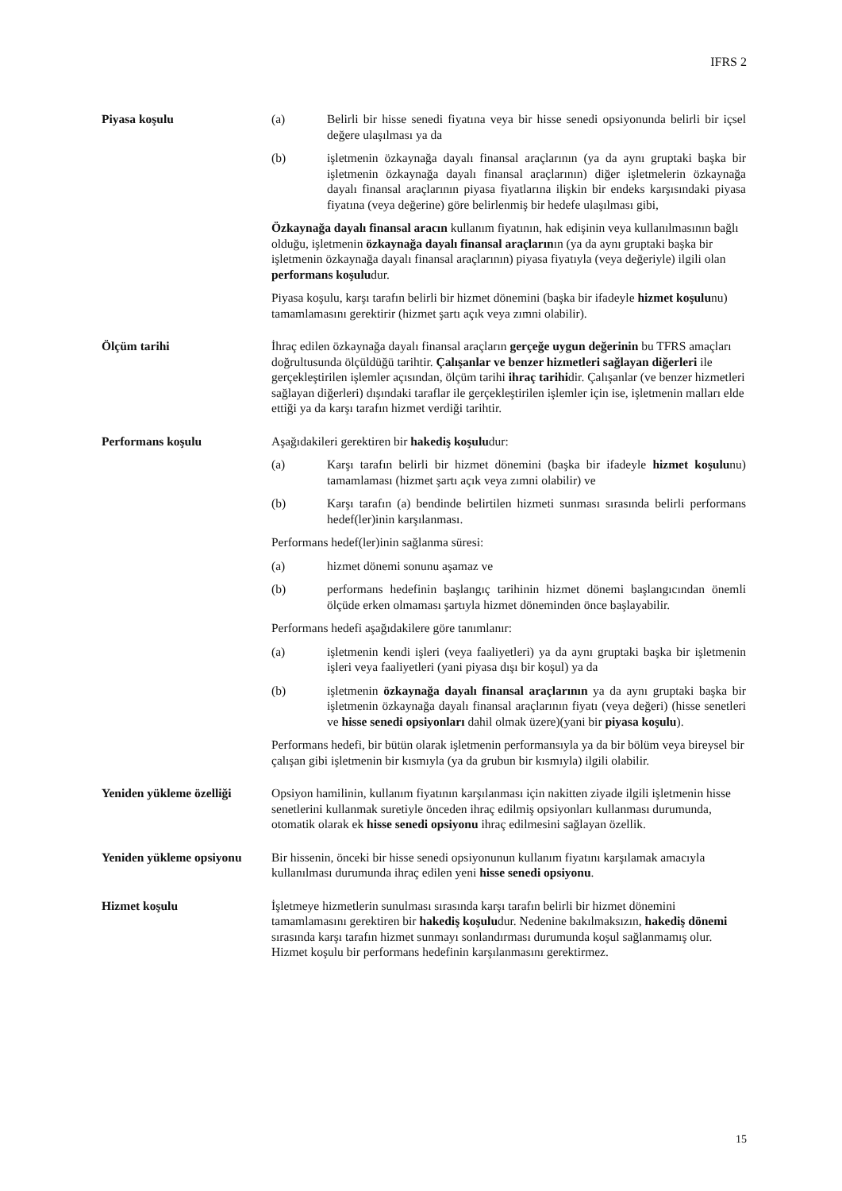IFRS 2
Piyasa koşulu (a) Belirli bir hisse senedi fiyatına veya bir hisse senedi opsiyonunda belirli bir içsel değere ulaşılması ya da
(b) işletmenin özkaynağa dayalı finansal araçlarının (ya da aynı gruptaki başka bir işletmenin özkaynağa dayalı finansal araçlarının) diğer işletmelerin özkaynağa dayalı finansal araçlarının piyasa fiyatlarına ilişkin bir endeks karşısındaki piyasa fiyatına (veya değerine) göre belirlenmiş bir hedefe ulaşılması gibi,
Özkaynağa dayalı finansal aracın kullanım fiyatının, hak edişinin veya kullanılmasının bağlı olduğu, işletmenin özkaynağa dayalı finansal araçlarının (ya da aynı gruptaki başka bir işletmenin özkaynağa dayalı finansal araçlarının) piyasa fiyatıyla (veya değeriyle) ilgili olan performans koşuludur.
Piyasa koşulu, karşı tarafın belirli bir hizmet dönemini (başka bir ifadeyle hizmet koşulunu) tamamlamasını gerektirir (hizmet şartı açık veya zımni olabilir).
Ölçüm tarihi İhraç edilen özkaynağa dayalı finansal araçların gerçeğe uygun değerinin bu TFRS amaçları doğrultusunda ölçüldüğü tarihtir. Çalışanlar ve benzer hizmetleri sağlayan diğerleri ile gerçekleştirilen işlemler açısından, ölçüm tarihi ihraç tarihidir. Çalışanlar (ve benzer hizmetleri sağlayan diğerleri) dışındaki taraflar ile gerçekleştirilen işlemler için ise, işletmenin malları elde ettiği ya da karşı tarafın hizmet verdiği tarihtir.
Performans koşulu Aşağıdakileri gerektiren bir hakediş koşuludur:
(a) Karşı tarafın belirli bir hizmet dönemini (başka bir ifadeyle hizmet koşulunu) tamamlaması (hizmet şartı açık veya zımni olabilir) ve
(b) Karşı tarafın (a) bendinde belirtilen hizmeti sunması sırasında belirli performans hedef(ler)inin karşılanması.
Performans hedef(ler)inin sağlanma süresi:
(a) hizmet dönemi sonunu aşamaz ve
(b) performans hedefinin başlangıç tarihinin hizmet dönemi başlangıcından önemli ölçüde erken olmaması şartıyla hizmet döneminden önce başlayabilir.
Performans hedefi aşağıdakilere göre tanımlanır:
(a) işletmenin kendi işleri (veya faaliyetleri) ya da aynı gruptaki başka bir işletmenin işleri veya faaliyetleri (yani piyasa dışı bir koşul) ya da
(b) işletmenin özkaynağa dayalı finansal araçlarının ya da aynı gruptaki başka bir işletmenin özkaynağa dayalı finansal araçlarının fiyatı (veya değeri) (hisse senetleri ve hisse senedi opsiyonları dahil olmak üzere)(yani bir piyasa koşulu).
Performans hedefi, bir bütün olarak işletmenin performansıyla ya da bir bölüm veya bireysel bir çalışan gibi işletmenin bir kısmıyla (ya da grubun bir kısmıyla) ilgili olabilir.
Yeniden yükleme özelliği
Opsiyon hamilinin, kullanım fiyatının karşılanması için nakitten ziyade ilgili işletmenin hisse senetlerini kullanmak suretiyle önceden ihraç edilmiş opsiyonları kullanması durumunda, otomatik olarak ek hisse senedi opsiyonu ihraç edilmesini sağlayan özellik.
Yeniden yükleme opsiyonu
Bir hissenin, önceki bir hisse senedi opsiyonunun kullanım fiyatını karşılamak amacıyla kullanılması durumunda ihraç edilen yeni hisse senedi opsiyonu.
Hizmet koşulu İşletmeye hizmetlerin sunulması sırasında karşı tarafın belirli bir hizmet dönemini tamamlamasını gerektiren bir hakediş koşuludur. Nedenine bakılmaksızın, hakediş dönemi sırasında karşı tarafın hizmet sunmayı sonlandırması durumunda koşul sağlanmamış olur. Hizmet koşulu bir performans hedefinin karşılanmasını gerektirmez.
15